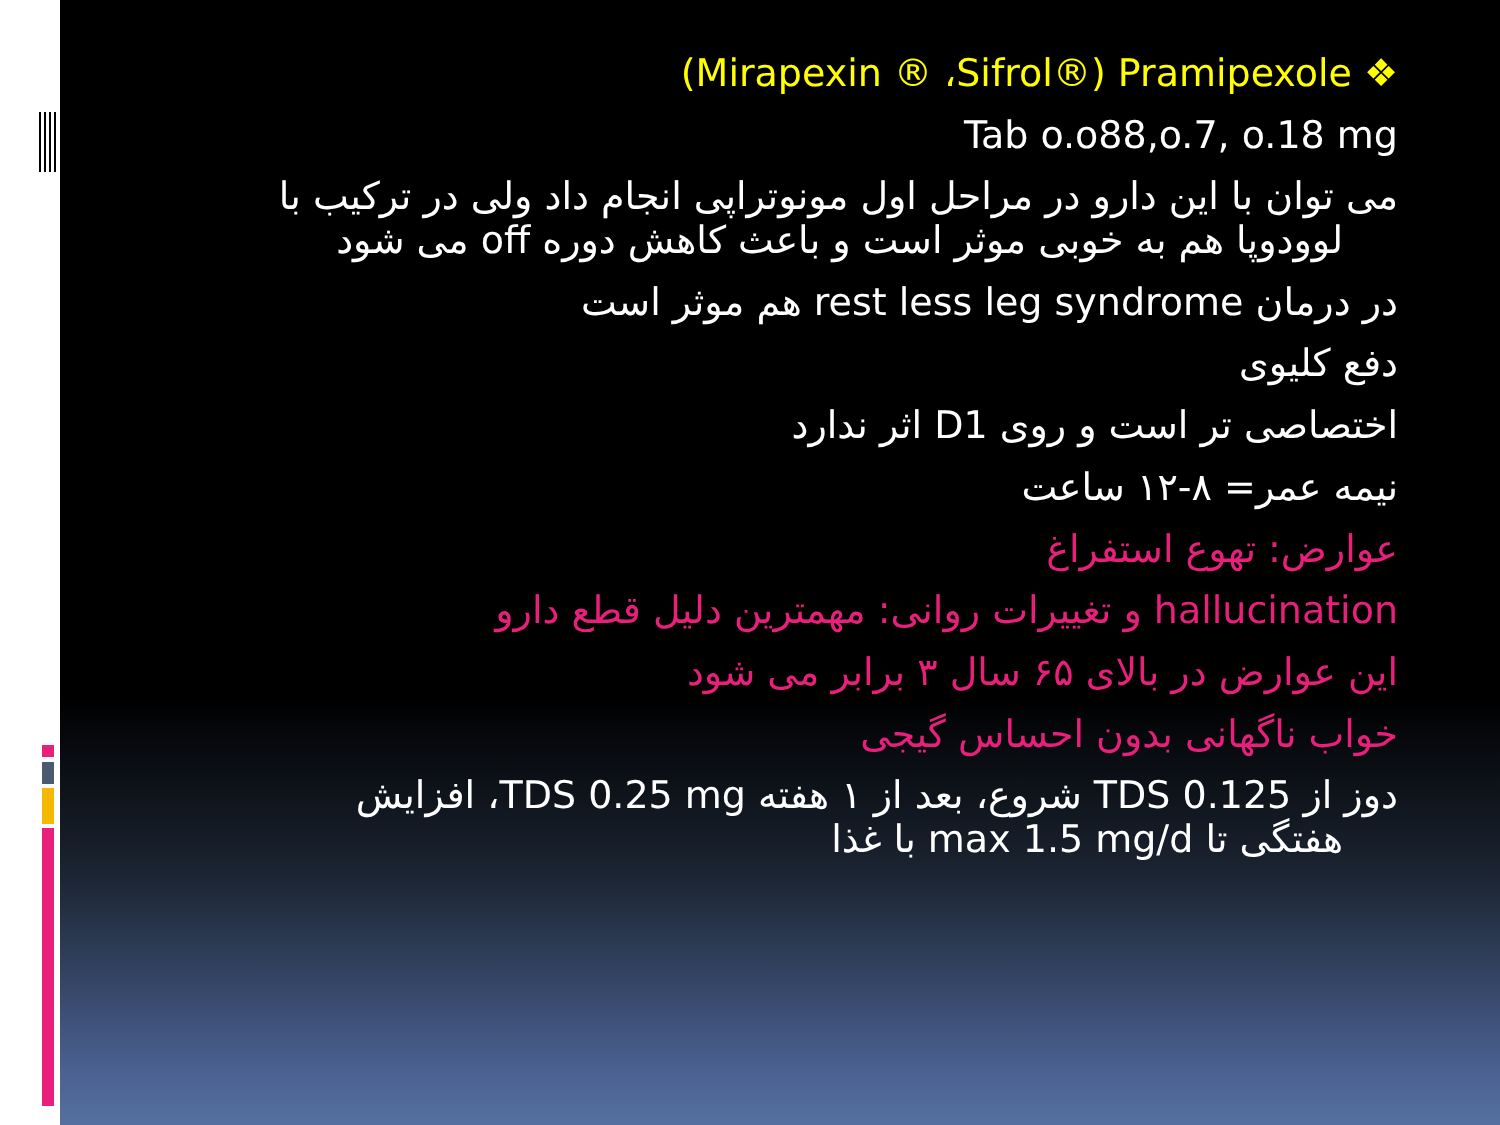(Mirapexin ® ،Sifrol®) Pramipexole ❖
Tab o.o88,o.7, o.18 mg
می توان با این دارو در مراحل اول مونوتراپی انجام داد ولی در ترکیب با لوودوپا هم به خوبی موثر است و باعث کاهش دوره off می شود
در درمان rest less leg syndrome هم موثر است
دفع کلیوی
اختصاصی تر است و روی D1 اثر ندارد
نیمه عمر= ۸-۱۲ ساعت
عوارض: تهوع استفراغ
hallucination و تغییرات روانی: مهمترین دلیل قطع دارو
این عوارض در بالای ۶۵ سال ۳ برابر می شود
خواب ناگهانی بدون احساس گیجی
دوز از TDS 0.125 شروع، بعد از ۱ هفته TDS 0.25 mg، افزایش
هفتگی تا max 1.5 mg/d با غذا